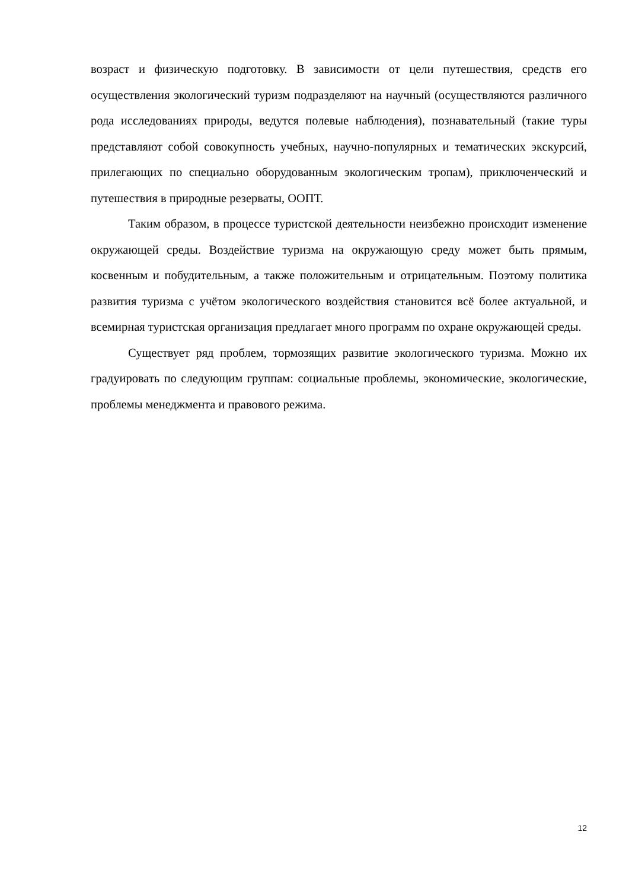возраст и физическую подготовку. В зависимости от цели путешествия, средств его осуществления экологический туризм подразделяют на научный (осуществляются различного рода исследованиях природы, ведутся полевые наблюдения), познавательный (такие туры представляют собой совокупность учебных, научно-популярных и тематических экскурсий, прилегающих по специально оборудованным экологическим тропам), приключенческий и путешествия в природные резерваты, ООПТ.
Таким образом, в процессе туристской деятельности неизбежно происходит изменение окружающей среды. Воздействие туризма на окружающую среду может быть прямым, косвенным и побудительным, а также положительным и отрицательным. Поэтому политика развития туризма с учётом экологического воздействия становится всё более актуальной, и всемирная туристская организация предлагает много программ по охране окружающей среды.
Существует ряд проблем, тормозящих развитие экологического туризма. Можно их градуировать по следующим группам: социальные проблемы, экономические, экологические, проблемы менеджмента и правового режима.
12